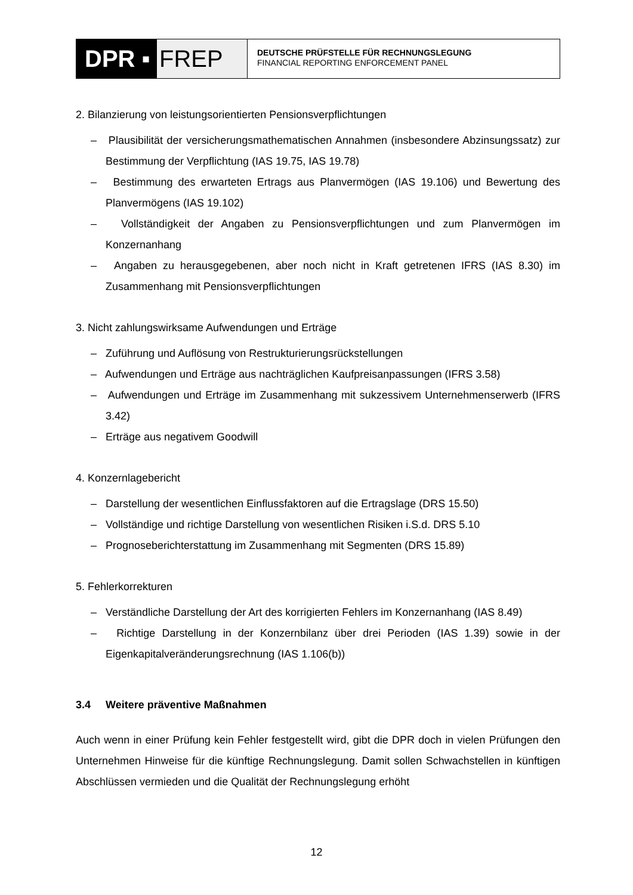DPR ▪ FREP
DEUTSCHE PRÜFSTELLE FÜR RECHNUNGSLEGUNG
FINANCIAL REPORTING ENFORCEMENT PANEL
2. Bilanzierung von leistungsorientierten Pensionsverpflichtungen
– Plausibilität der versicherungsmathematischen Annahmen (insbesondere Abzinsungssatz) zur Bestimmung der Verpflichtung (IAS 19.75, IAS 19.78)
– Bestimmung des erwarteten Ertrags aus Planvermögen (IAS 19.106) und Bewertung des Planvermögens (IAS 19.102)
– Vollständigkeit der Angaben zu Pensionsverpflichtungen und zum Planvermögen im Konzernanhang
– Angaben zu herausgegebenen, aber noch nicht in Kraft getretenen IFRS (IAS 8.30) im Zusammenhang mit Pensionsverpflichtungen
3. Nicht zahlungswirksame Aufwendungen und Erträge
– Zuführung und Auflösung von Restrukturierungsrückstellungen
– Aufwendungen und Erträge aus nachträglichen Kaufpreisanpassungen (IFRS 3.58)
– Aufwendungen und Erträge im Zusammenhang mit sukzessivem Unternehmenserwerb (IFRS 3.42)
– Erträge aus negativem Goodwill
4. Konzernlagebericht
– Darstellung der wesentlichen Einflussfaktoren auf die Ertragslage (DRS 15.50)
– Vollständige und richtige Darstellung von wesentlichen Risiken i.S.d. DRS 5.10
– Prognoseberichterstattung im Zusammenhang mit Segmenten (DRS 15.89)
5. Fehlerkorrekturen
– Verständliche Darstellung der Art des korrigierten Fehlers im Konzernanhang (IAS 8.49)
– Richtige Darstellung in der Konzernbilanz über drei Perioden (IAS 1.39) sowie in der Eigenkapitalveränderungsrechnung (IAS 1.106(b))
3.4 Weitere präventive Maßnahmen
Auch wenn in einer Prüfung kein Fehler festgestellt wird, gibt die DPR doch in vielen Prüfungen den Unternehmen Hinweise für die künftige Rechnungslegung. Damit sollen Schwachstellen in künftigen Abschlüssen vermieden und die Qualität der Rechnungslegung erhöht
12